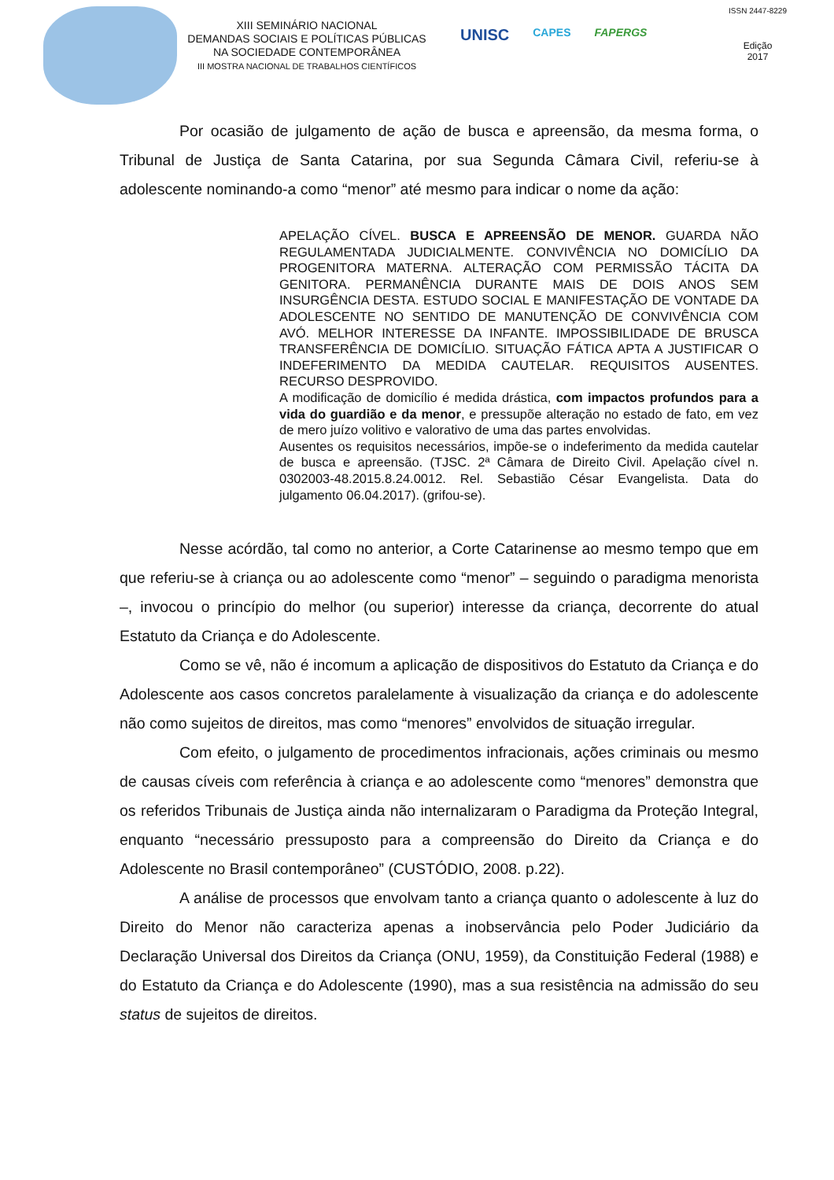XIII SEMINÁRIO NACIONAL
DEMANDAS SOCIAIS E POLÍTICAS PÚBLICAS
NA SOCIEDADE CONTEMPORÂNEA
III MOSTRA NACIONAL DE TRABALHOS CIENTÍFICOS
UNISC CAPES FAPERGS
ISSN 2447-8229
Edição
2017
Por ocasião de julgamento de ação de busca e apreensão, da mesma forma, o Tribunal de Justiça de Santa Catarina, por sua Segunda Câmara Civil, referiu-se à adolescente nominando-a como “menor” até mesmo para indicar o nome da ação:
APELAÇÃO CÍVEL. BUSCA E APREENSÃO DE MENOR. GUARDA NÃO REGULAMENTADA JUDICIALMENTE. CONVIVÊNCIA NO DOMICÍLIO DA PROGENITORA MATERNA. ALTERAÇÃO COM PERMISSÃO TÁCITA DA GENITORA. PERMANÊNCIA DURANTE MAIS DE DOIS ANOS SEM INSURGÊNCIA DESTA. ESTUDO SOCIAL E MANIFESTAÇÃO DE VONTADE DA ADOLESCENTE NO SENTIDO DE MANUTENÇÃO DE CONVIVÊNCIA COM AVÓ. MELHOR INTERESSE DA INFANTE. IMPOSSIBILIDADE DE BRUSCA TRANSFERÊNCIA DE DOMICÍLIO. SITUAÇÃO FÁTICA APTA A JUSTIFICAR O INDEFERIMENTO DA MEDIDA CAUTELAR. REQUISITOS AUSENTES. RECURSO DESPROVIDO.
A modificação de domicílio é medida drástica, com impactos profundos para a vida do guardião e da menor, e pressupõe alteração no estado de fato, em vez de mero juízo volitivo e valorativo de uma das partes envolvidas.
Ausentes os requisitos necessários, impõe-se o indeferimento da medida cautelar de busca e apreensão. (TJSC. 2ª Câmara de Direito Civil. Apelação cível n. 0302003-48.2015.8.24.0012. Rel. Sebastião César Evangelista. Data do julgamento 06.04.2017). (grifou-se).
Nesse acórdão, tal como no anterior, a Corte Catarinense ao mesmo tempo que em que referiu-se à criança ou ao adolescente como “menor” – seguindo o paradigma menorista –, invocou o princípio do melhor (ou superior) interesse da criança, decorrente do atual Estatuto da Criança e do Adolescente.
Como se vê, não é incomum a aplicação de dispositivos do Estatuto da Criança e do Adolescente aos casos concretos paralelamente à visualização da criança e do adolescente não como sujeitos de direitos, mas como “menores” envolvidos de situação irregular.
Com efeito, o julgamento de procedimentos infracionais, ações criminais ou mesmo de causas cíveis com referência à criança e ao adolescente como “menores” demonstra que os referidos Tribunais de Justiça ainda não internalizaram o Paradigma da Proteção Integral, enquanto “necessário pressuposto para a compreensão do Direito da Criança e do Adolescente no Brasil contemporâneo” (CUSTÓDIO, 2008. p.22).
A análise de processos que envolvam tanto a criança quanto o adolescente à luz do Direito do Menor não caracteriza apenas a inobservância pelo Poder Judiciário da Declaração Universal dos Direitos da Criança (ONU, 1959), da Constituição Federal (1988) e do Estatuto da Criança e do Adolescente (1990), mas a sua resistência na admissão do seu status de sujeitos de direitos.